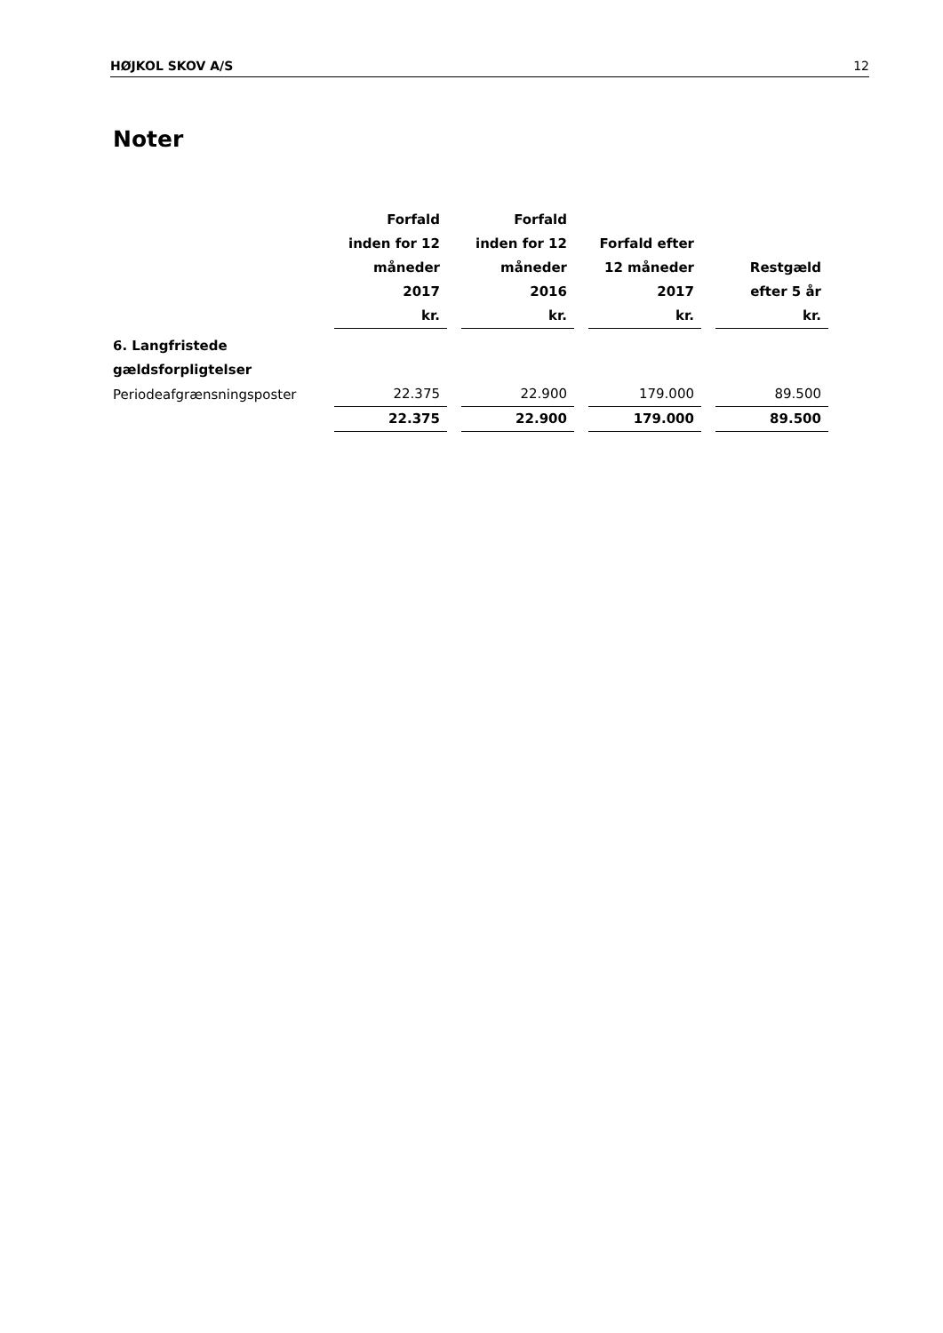HØJKOL SKOV A/S 12
Noter
| | Forfald inden for 12 måneder 2017 kr. | | Forfald inden for 12 måneder 2016 kr. | | Forfald efter 12 måneder 2017 kr. | | Restgæld efter 5 år kr. |
| 6. Langfristede gældsforpligtelser | | | | | | | |
| Periodeafgrænsningsposter | 22.375 | | 22.900 | | 179.000 | | 89.500 |
| | 22.375 | | 22.900 | | 179.000 | | 89.500 |